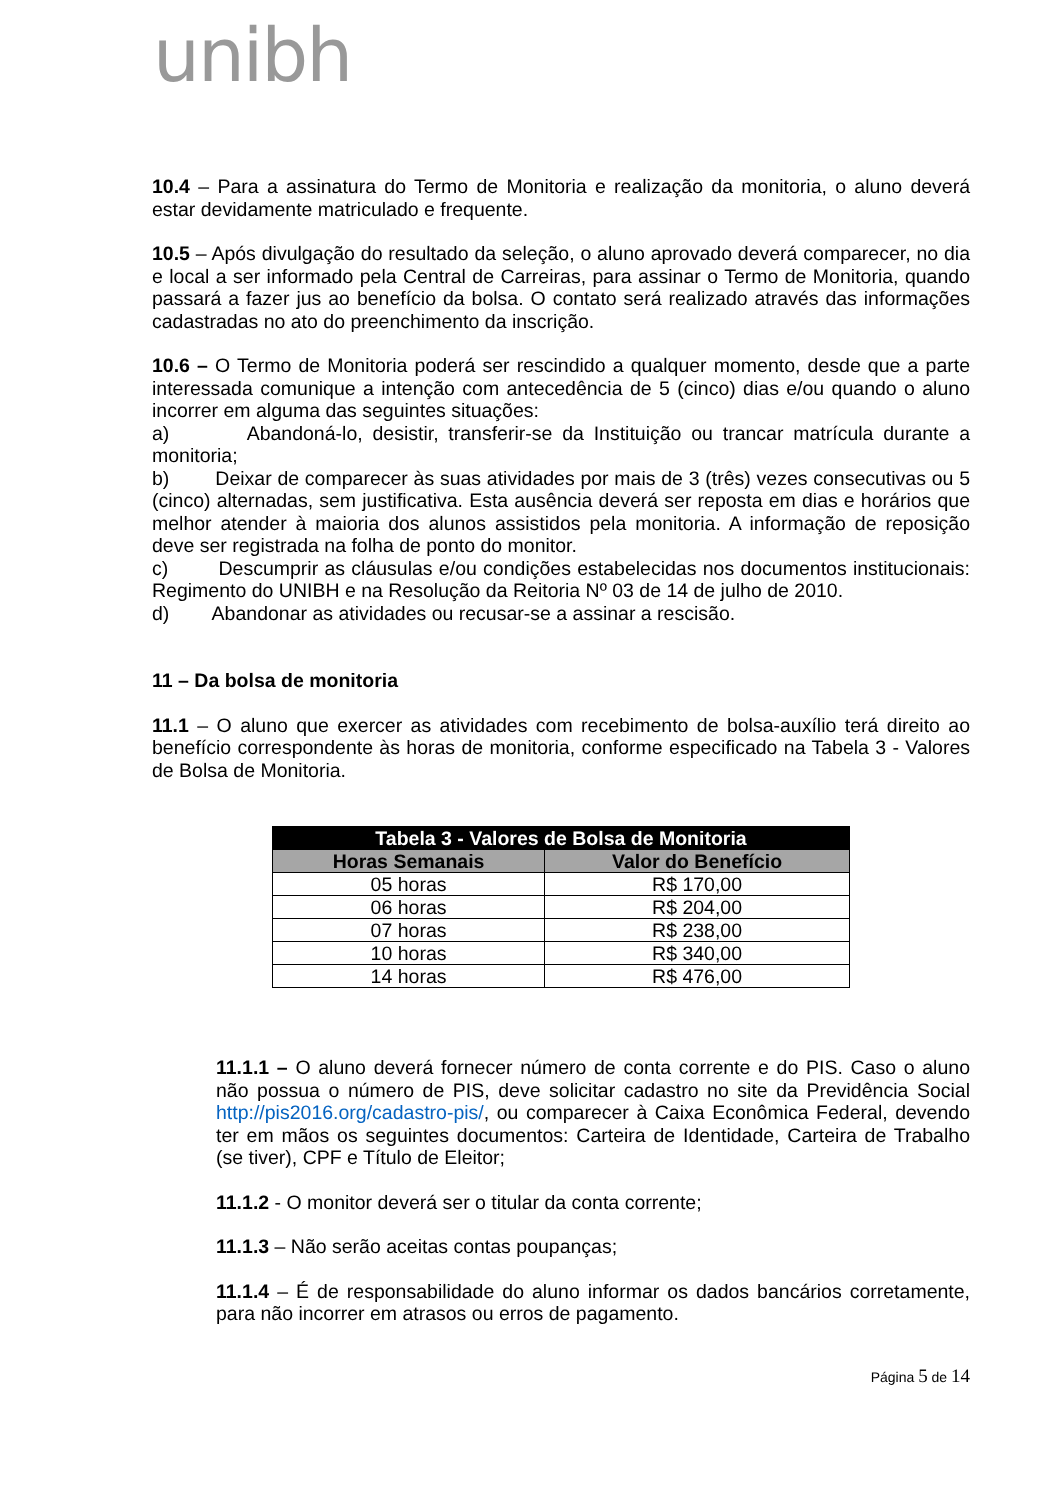unibh
10.4 – Para a assinatura do Termo de Monitoria e realização da monitoria, o aluno deverá estar devidamente matriculado e frequente.
10.5 – Após divulgação do resultado da seleção, o aluno aprovado deverá comparecer, no dia e local a ser informado pela Central de Carreiras, para assinar o Termo de Monitoria, quando passará a fazer jus ao benefício da bolsa. O contato será realizado através das informações cadastradas no ato do preenchimento da inscrição.
10.6 – O Termo de Monitoria poderá ser rescindido a qualquer momento, desde que a parte interessada comunique a intenção com antecedência de 5 (cinco) dias e/ou quando o aluno incorrer em alguma das seguintes situações:
a) Abandoná-lo, desistir, transferir-se da Instituição ou trancar matrícula durante a monitoria;
b) Deixar de comparecer às suas atividades por mais de 3 (três) vezes consecutivas ou 5 (cinco) alternadas, sem justificativa. Esta ausência deverá ser reposta em dias e horários que melhor atender à maioria dos alunos assistidos pela monitoria. A informação de reposição deve ser registrada na folha de ponto do monitor.
c) Descumprir as cláusulas e/ou condições estabelecidas nos documentos institucionais: Regimento do UNIBH e na Resolução da Reitoria Nº 03 de 14 de julho de 2010.
d) Abandonar as atividades ou recusar-se a assinar a rescisão.
11 – Da bolsa de monitoria
11.1 – O aluno que exercer as atividades com recebimento de bolsa-auxílio terá direito ao benefício correspondente às horas de monitoria, conforme especificado na Tabela 3 - Valores de Bolsa de Monitoria.
| Tabela 3 - Valores de Bolsa de Monitoria | |
| --- | --- |
| Horas Semanais | Valor do Benefício |
| 05 horas | R$ 170,00 |
| 06 horas | R$ 204,00 |
| 07 horas | R$ 238,00 |
| 10 horas | R$ 340,00 |
| 14 horas | R$ 476,00 |
11.1.1 – O aluno deverá fornecer número de conta corrente e do PIS. Caso o aluno não possua o número de PIS, deve solicitar cadastro no site da Previdência Social http://pis2016.org/cadastro-pis/, ou comparecer à Caixa Econômica Federal, devendo ter em mãos os seguintes documentos: Carteira de Identidade, Carteira de Trabalho (se tiver), CPF e Título de Eleitor;
11.1.2 - O monitor deverá ser o titular da conta corrente;
11.1.3 – Não serão aceitas contas poupanças;
11.1.4 – É de responsabilidade do aluno informar os dados bancários corretamente, para não incorrer em atrasos ou erros de pagamento.
Página 5 de 14